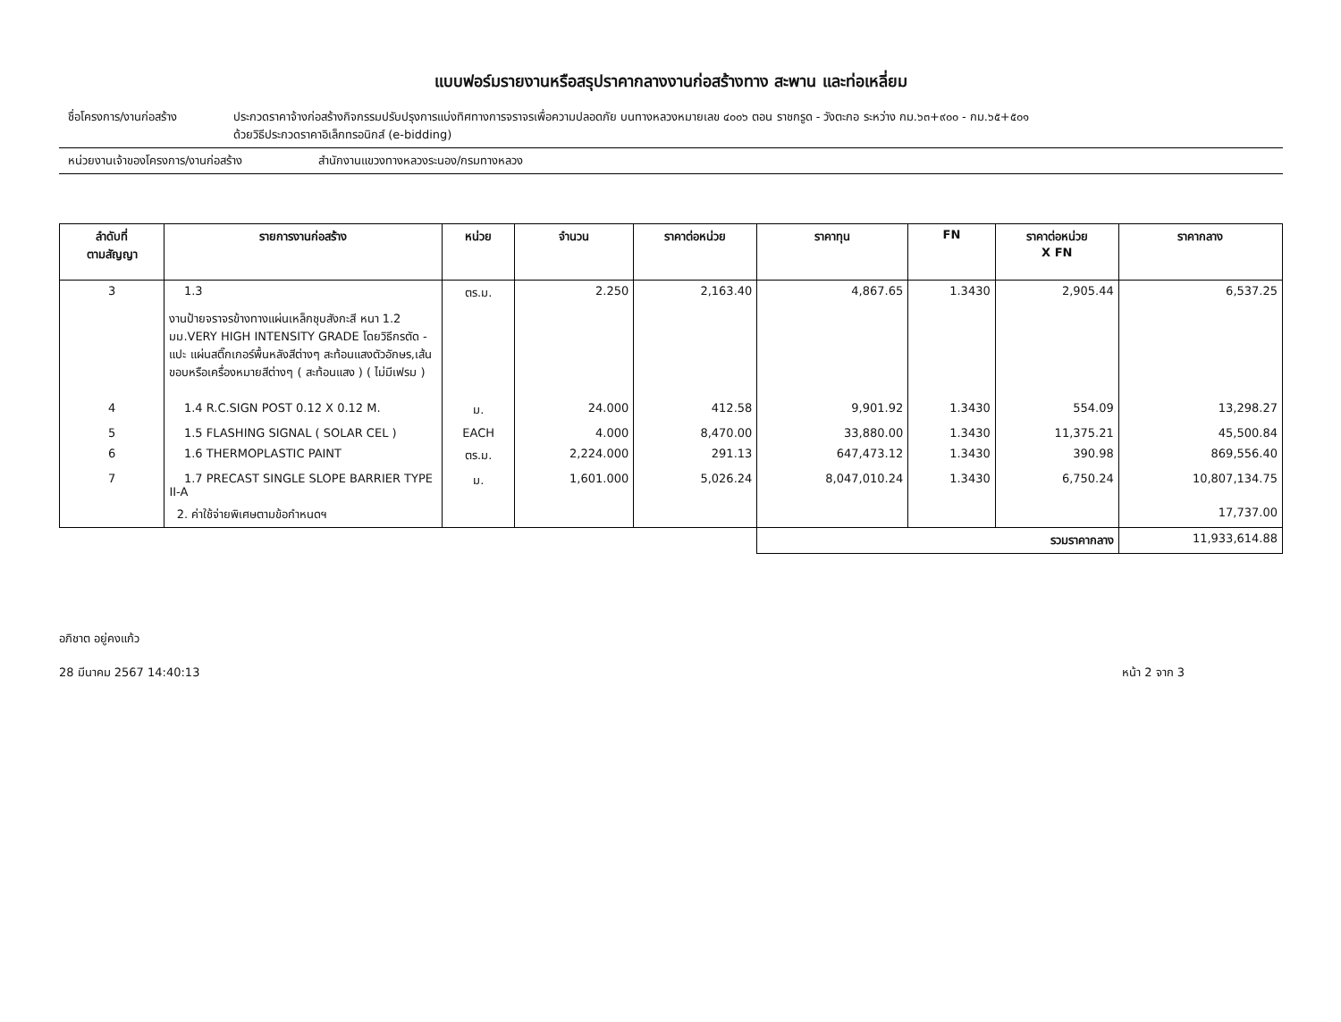แบบฟอร์มรายงานหรือสรุปราคากลางงานก่อสร้างทาง สะพาน และท่อเหลี่ยม
ชื่อโครงการ/งานก่อสร้าง ประกวดราคาจ้างก่อสร้างกิจกรรมปรับปรุงการแบ่งทิศทางการจราจรเพื่อความปลอดภัย บนทางหลวงหมายเลข ๔๐๐๖ ตอน ราชกรูด - วังตะกอ ระหว่าง กม.๖๓+๙๐๐ - กม.๖๕+๕๐๑
ด้วยวิธีประกวดราคาอิเล็กทรอนิกส์ (e-bidding)
หน่วยงานเจ้าของโครงการ/งานก่อสร้าง สำนักงานแขวงทางหลวงระนอง/กรมทางหลวง
| ลำดับที่ ตามสัญญา | รายการงานก่อสร้าง | หน่วย | จำนวน | ราคาต่อหน่วย | ราคาทุน | FN | ราคาต่อหน่วย X FN | ราคากลาง |
| --- | --- | --- | --- | --- | --- | --- | --- | --- |
| 3 | 1.3 งานป้ายจราจรข้างทางแผ่นเหล็กชุบสังกะสี หนา 1.2 มม.VERY HIGH INTENSITY GRADE โดยวิธีกรตัด - แปะ แผ่นสติ๊กเกอร์พื้นหลังสีต่างๆ สะท้อนแสงตัวอักษร,เส้นขอบหรือเครื่องหมายสีต่างๆ ( สะท้อนแสง ) ( ไม่มีเฟรม ) | ตร.ม. | 2.250 | 2,163.40 | 4,867.65 | 1.3430 | 2,905.44 | 6,537.25 |
| 4 | 1.4 R.C.SIGN POST 0.12 X 0.12 M. | ม. | 24.000 | 412.58 | 9,901.92 | 1.3430 | 554.09 | 13,298.27 |
| 5 | 1.5 FLASHING SIGNAL ( SOLAR CEL ) | EACH | 4.000 | 8,470.00 | 33,880.00 | 1.3430 | 11,375.21 | 45,500.84 |
| 6 | 1.6 THERMOPLASTIC PAINT | ตร.ม. | 2,224.000 | 291.13 | 647,473.12 | 1.3430 | 390.98 | 869,556.40 |
| 7 | 1.7 PRECAST SINGLE SLOPE BARRIER TYPE II-A | ม. | 1,601.000 | 5,026.24 | 8,047,010.24 | 1.3430 | 6,750.24 | 10,807,134.75 |
| | 2. ค่าใช้จ่ายพิเศษตามข้อกำหนดฯ | | | | | | | 17,737.00 |
| | | | | | รวมราคากลาง | | | 11,933,614.88 |
อภิชาต อยู่คงแก้ว
28 มีนาคม 2567 14:40:13 หน้า 2 จาก 3